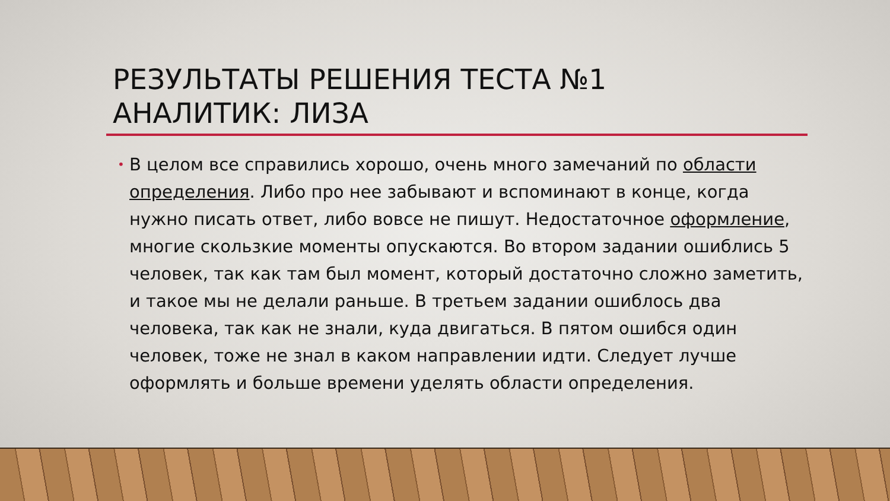РЕЗУЛЬТАТЫ РЕШЕНИЯ ТЕСТА №1
АНАЛИТИК: ЛИЗА
• В целом все справились хорошо, очень много замечаний по области определения. Либо про нее забывают и вспоминают в конце, когда нужно писать ответ, либо вовсе не пишут. Недостаточное оформление, многие скользкие моменты опускаются. Во втором задании ошиблись 5 человек, так как там был момент, который достаточно сложно заметить, и такое мы не делали раньше. В третьем задании ошиблось два человека, так как не знали, куда двигаться. В пятом ошибся один человек, тоже не знал в каком направлении идти. Следует лучше оформлять и больше времени уделять области определения.